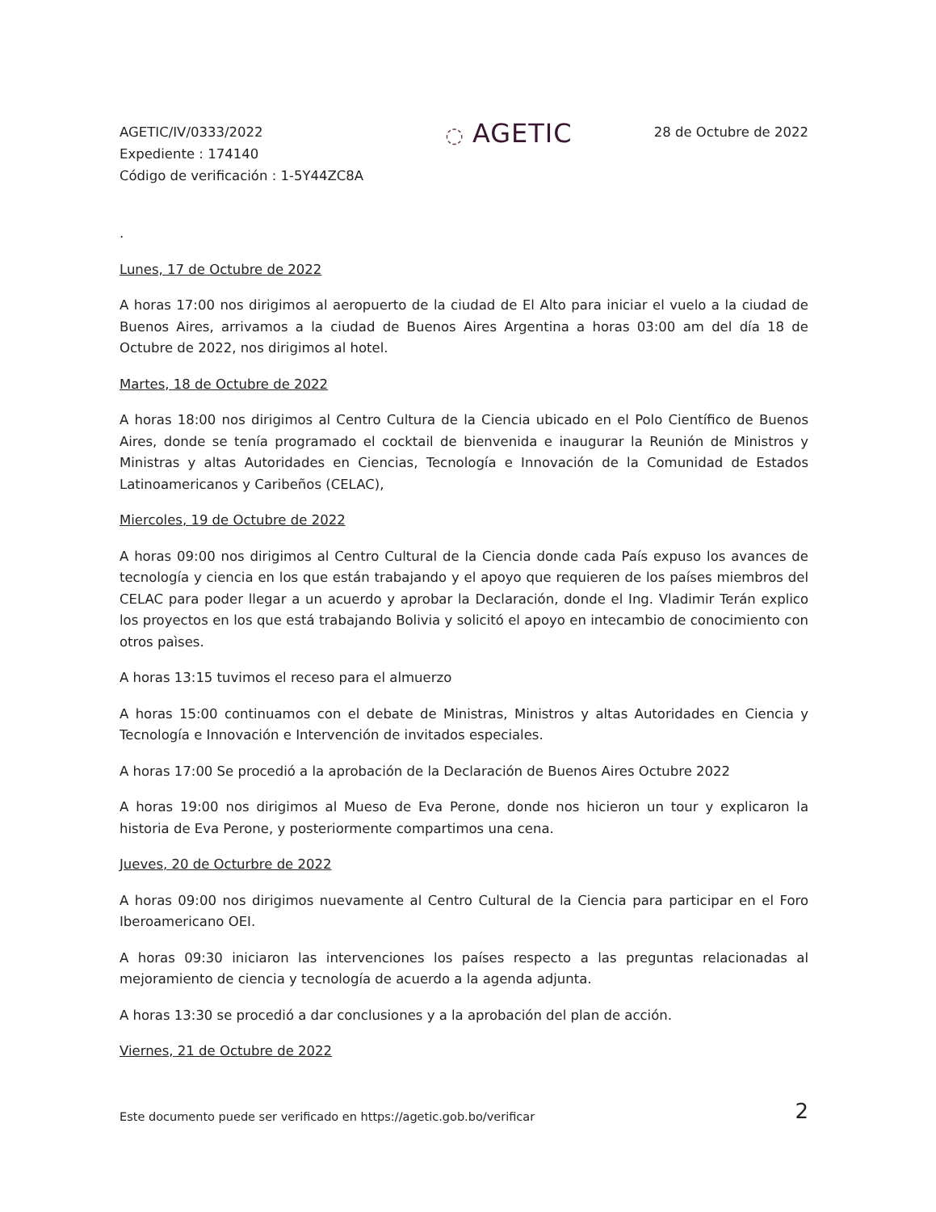AGETIC/IV/0333/2022
Expediente : 174140
Código de verificación : 1-5Y44ZC8A
◌ AGETIC
28 de Octubre de 2022
.
Lunes, 17 de Octubre de 2022
A horas 17:00 nos dirigimos al aeropuerto de la ciudad de El Alto para iniciar el vuelo a la ciudad de Buenos Aires, arrivamos a la ciudad de Buenos Aires Argentina a horas 03:00 am del día 18 de Octubre de 2022, nos dirigimos al hotel.
Martes, 18 de Octubre de 2022
A horas 18:00 nos dirigimos al Centro Cultura de la Ciencia ubicado en el Polo Científico de Buenos Aires, donde se tenía programado el cocktail de bienvenida e inaugurar la Reunión de Ministros y Ministras y altas Autoridades en Ciencias, Tecnología e Innovación de la Comunidad de Estados Latinoamericanos y Caribeños (CELAC),
Miercoles, 19 de Octubre de 2022
A horas 09:00 nos dirigimos al Centro Cultural de la Ciencia donde cada País expuso los avances de tecnología y ciencia en los que están trabajando y el apoyo que requieren de los países miembros del CELAC para poder llegar a un acuerdo y aprobar la Declaración, donde el Ing. Vladimir Terán explico los proyectos en los que está trabajando Bolivia y solicitó el apoyo en intecambio de conocimiento con otros paìses.
A horas 13:15 tuvimos el receso para el almuerzo
A horas 15:00 continuamos con el debate de Ministras, Ministros y altas Autoridades en Ciencia y Tecnología e Innovación e Intervención de invitados especiales.
A horas 17:00 Se procedió a la aprobación de la Declaración de Buenos Aires Octubre 2022
A horas 19:00 nos dirigimos al Mueso de Eva Perone, donde nos hicieron un tour y explicaron la historia de Eva Perone, y posteriormente compartimos una cena.
Jueves, 20 de Octurbre de 2022
A horas 09:00 nos dirigimos nuevamente al Centro Cultural de la Ciencia para participar en el Foro Iberoamericano OEI.
A horas 09:30 iniciaron las intervenciones los países respecto a las preguntas relacionadas al mejoramiento de ciencia y tecnología de acuerdo a la agenda adjunta.
A horas 13:30 se procedió a dar conclusiones y a la aprobación del plan de acción.
Viernes, 21 de Octubre de 2022
Este documento puede ser verificado en https://agetic.gob.bo/verificar 2